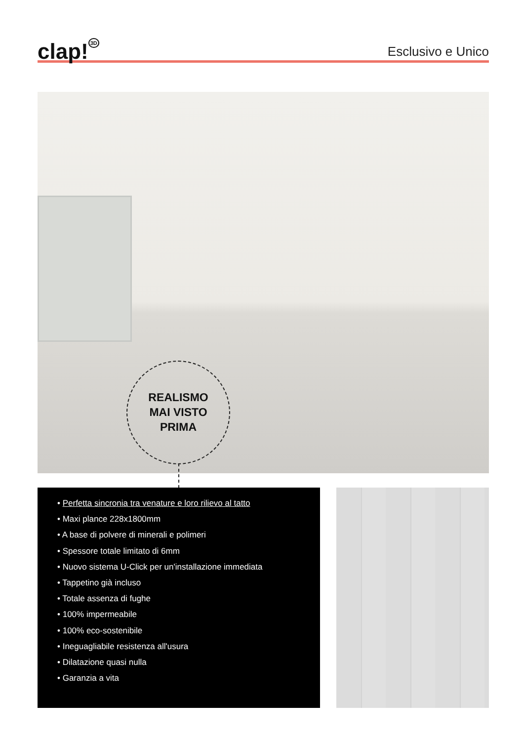clap!<sup>3D</sup>
Esclusivo e Unico
REALISMO
MAI VISTO
PRIMA
• Perfetta sincronia tra venature e loro rilievo al tatto
• Maxi plance 228x1800mm
• A base di polvere di minerali e polimeri
• Spessore totale limitato di 6mm
• Nuovo sistema U-Click per un'installazione immediata
• Tappetino già incluso
• Totale assenza di fughe
• 100% impermeabile
• 100% eco-sostenibile
• Ineguagliabile resistenza all'usura
• Dilatazione quasi nulla
• Garanzia a vita